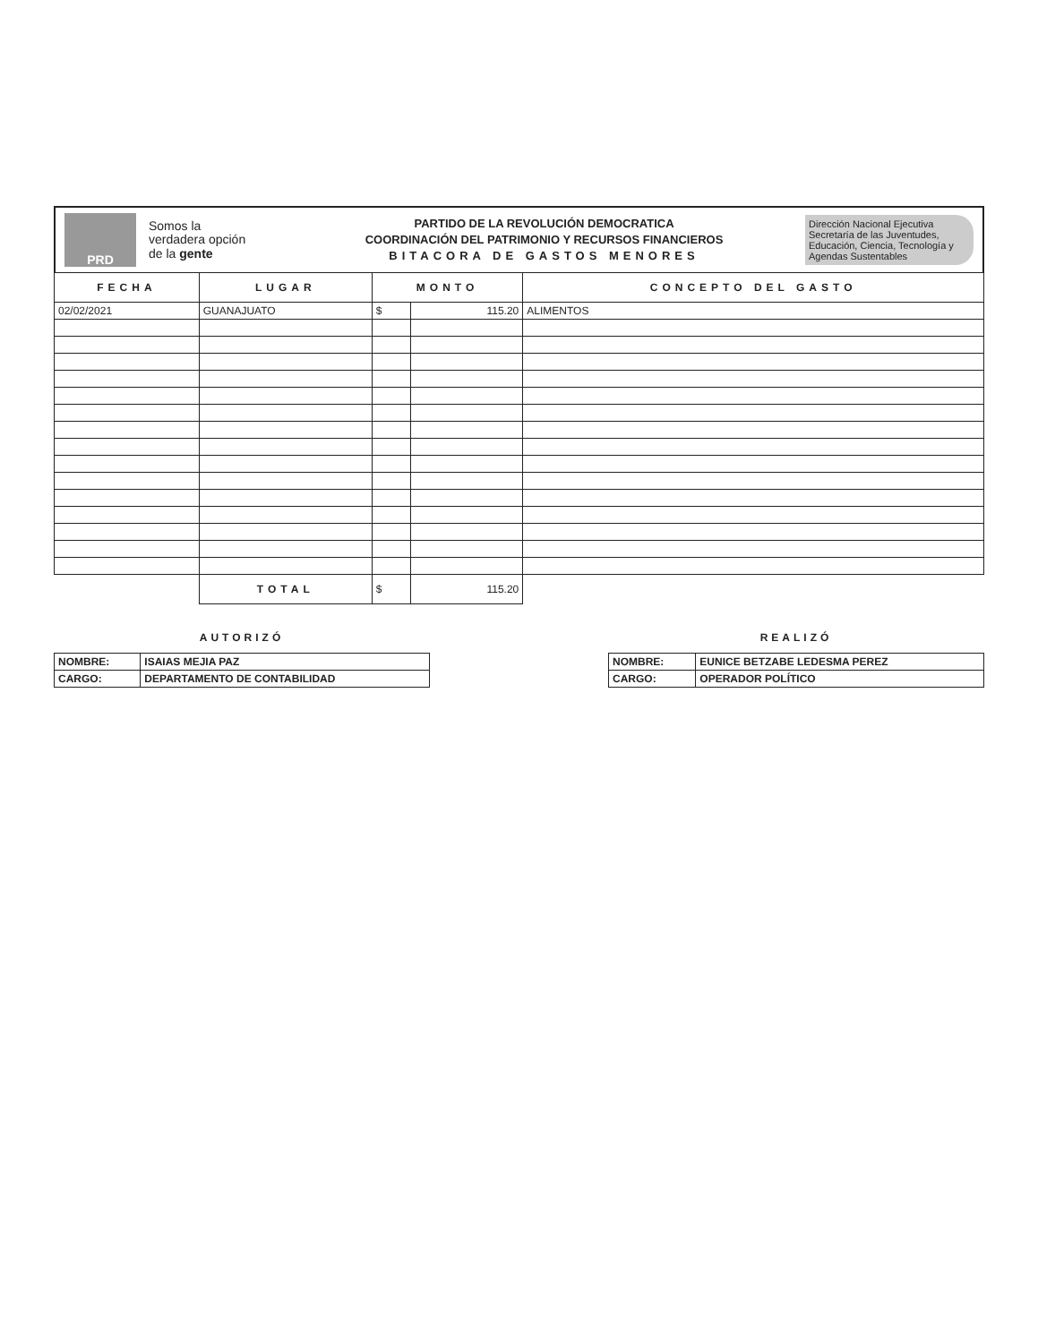PRD
Somos la
verdadera opción
de la gente
PARTIDO DE LA REVOLUCIÓN DEMOCRATICA
COORDINACIÓN DEL PATRIMONIO Y RECURSOS FINANCIEROS
BITACORA DE GASTOS MENORES
Dirección Nacional Ejecutiva
Secretaría de las Juventudes,
Educación, Ciencia, Tecnología y Agendas Sustentables
| FECHA | LUGAR | MONTO | | CONCEPTO DEL GASTO |
| --- | --- | --- | --- | --- |
| 02/02/2021 | GUANAJUATO | $ | 115.20 | ALIMENTOS |
| | TOTAL | $ | 115.20 | |
AUTORIZÓ
| NOMBRE: | ISAIAS MEJIA PAZ |
| CARGO: | DEPARTAMENTO DE CONTABILIDAD |
REALIZÓ
| NOMBRE: | EUNICE BETZABE LEDESMA PEREZ |
| CARGO: | OPERADOR POLÍTICO |